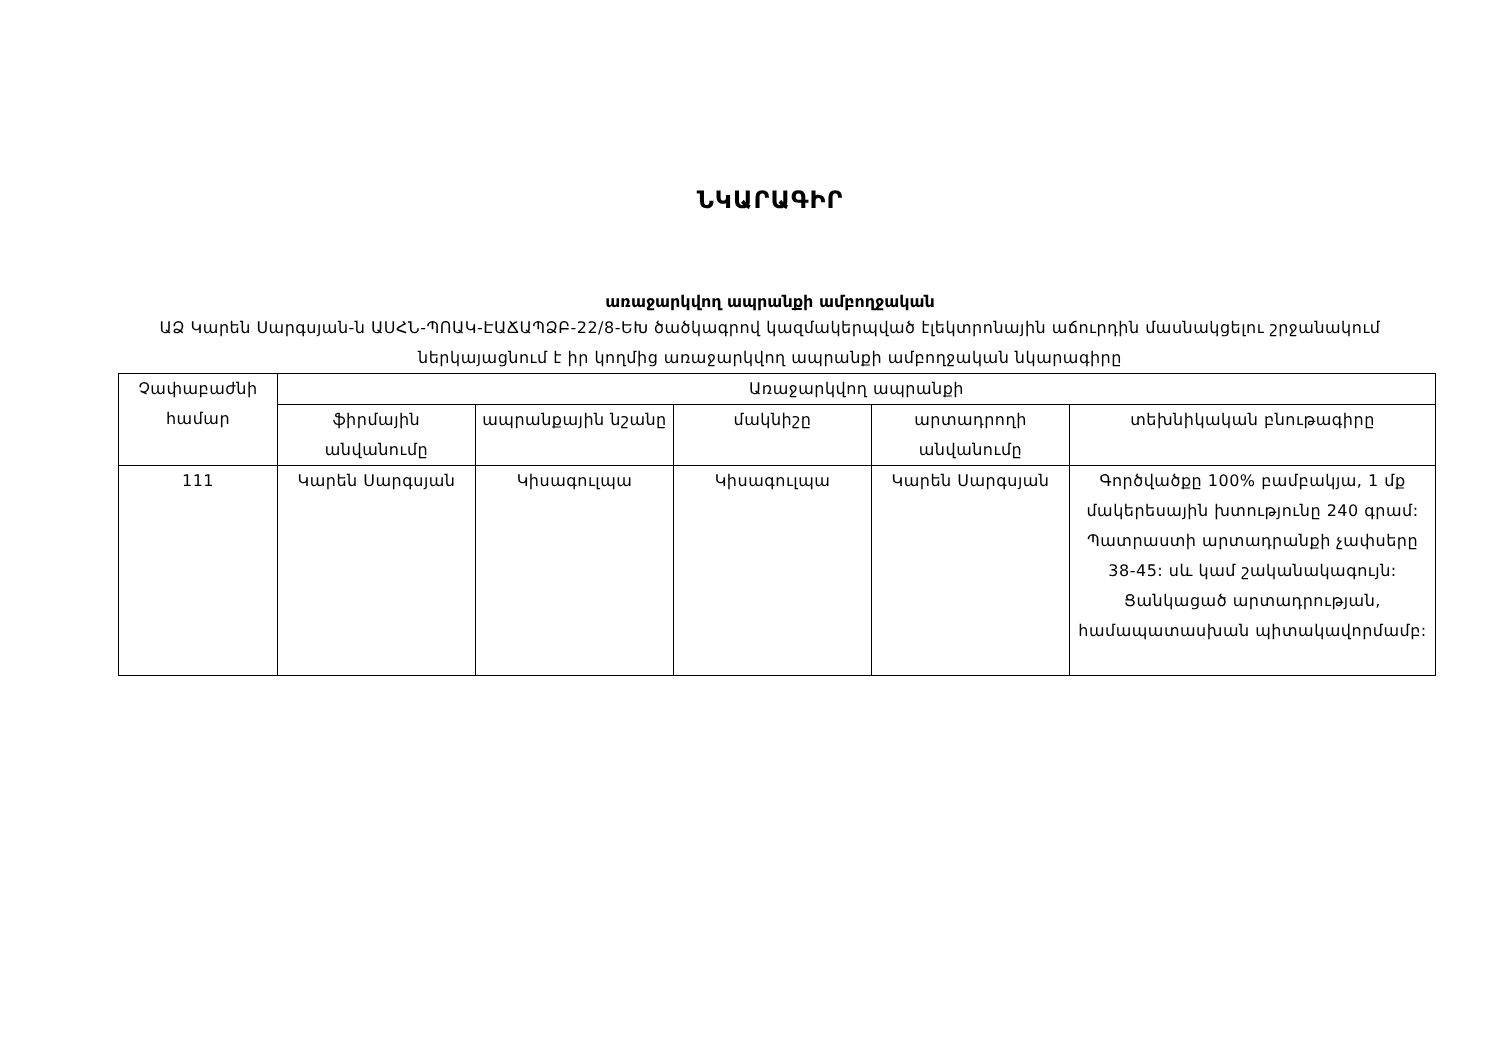ՆԿԱՐԱԳԻՐ
առաջարկվող ապրանքի ամբողջական
ԱՁ Կարեն Սարգսյան-ն ԱՍՀՆ-ՊՈԱԿ-ԷԱՃԱՊՁԲ-22/8-ԵԽ ծածկագրով կազմակերպված էլեկտրոնային աճուրդին մասնակցելու շրջանակում ներկայացնում է իր կողմից առաջարկվող ապրանքի ամբողջական նկարագիրը
| Չափաբաժնի համար | Առաջարկվող ապրանքի | | | | |
| --- | --- | --- | --- | --- | --- |
| | ֆիրմային անվանումը | ապրանքային նշանը | մակնիշը | արտադրողի անվանումը | տեխնիկական բնութագիրը |
| 111 | Կարեն Սարգսյան | Կիսագուլպա | Կիսագուլպա | Կարեն Սարգսյան | Գործվածքը 100% բամբակյա, 1 մք մակերեսային խտությունը 240 գրամ: Պատրաստի արտադրանքի չափսերը 38-45: սև կամ շականակագույն: Ցանկացած արտադրության, համապատասխան պիտակավորմամբ: |